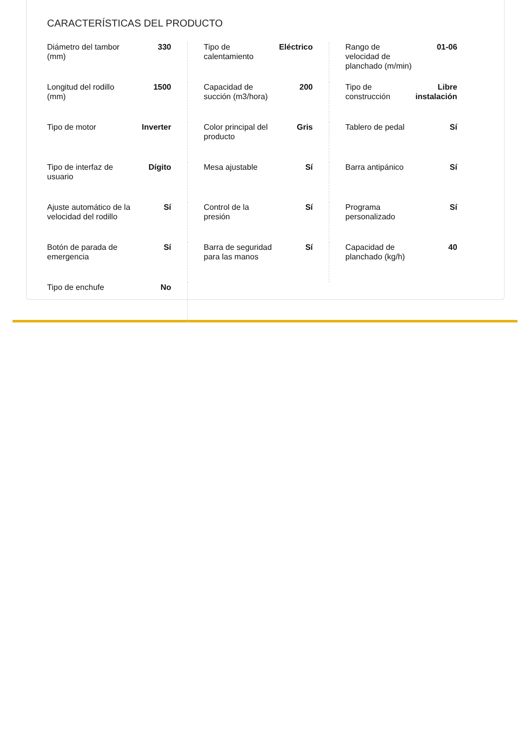CARACTERÍSTICAS DEL PRODUCTO
| Diámetro del tambor (mm) | 330 | Tipo de calentamiento | Eléctrico | Rango de velocidad de planchado (m/min) | 01-06 |
| Longitud del rodillo (mm) | 1500 | Capacidad de succión (m3/hora) | 200 | Tipo de construcción | Libre instalación |
| Tipo de motor | Inverter | Color principal del producto | Gris | Tablero de pedal | Sí |
| Tipo de interfaz de usuario | Dígito | Mesa ajustable | Sí | Barra antipánico | Sí |
| Ajuste automático de la velocidad del rodillo | Sí | Control de la presión | Sí | Programa personalizado | Sí |
| Botón de parada de emergencia | Sí | Barra de seguridad para las manos | Sí | Capacidad de planchado (kg/h) | 40 |
| Tipo de enchufe | No | | | | |